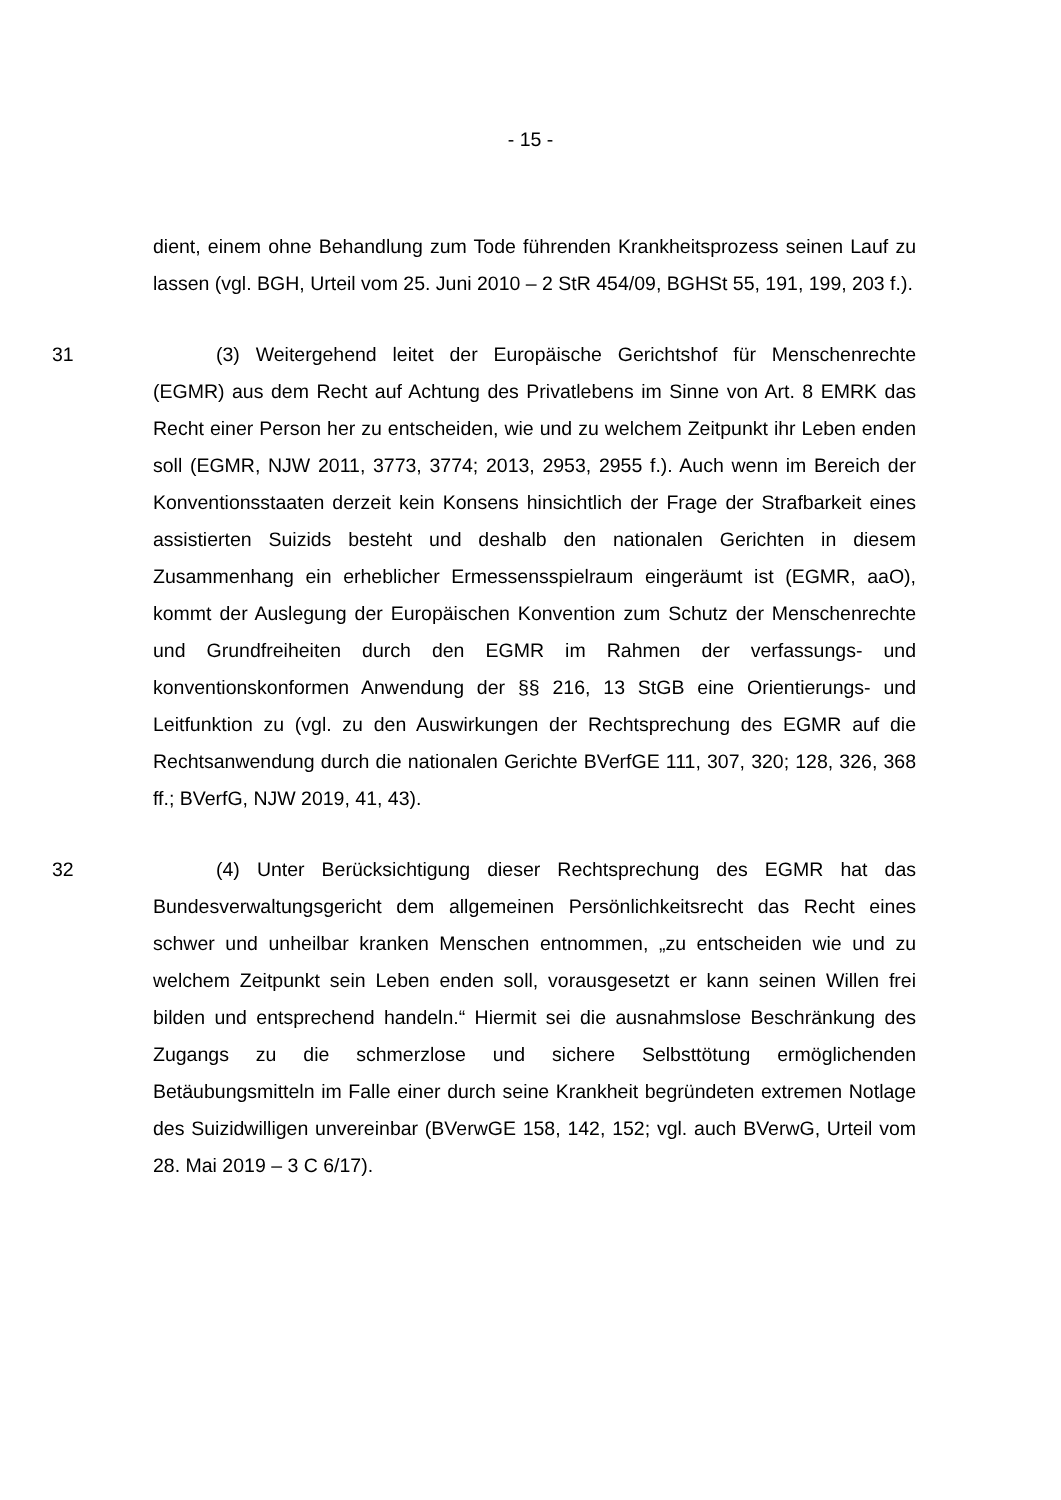- 15 -
dient, einem ohne Behandlung zum Tode führenden Krankheitsprozess seinen Lauf zu lassen (vgl. BGH, Urteil vom 25. Juni 2010 – 2 StR 454/09, BGHSt 55, 191, 199, 203 f.).
31 (3) Weitergehend leitet der Europäische Gerichtshof für Menschenrechte (EGMR) aus dem Recht auf Achtung des Privatlebens im Sinne von Art. 8 EMRK das Recht einer Person her zu entscheiden, wie und zu welchem Zeitpunkt ihr Leben enden soll (EGMR, NJW 2011, 3773, 3774; 2013, 2953, 2955 f.). Auch wenn im Bereich der Konventionsstaaten derzeit kein Konsens hinsichtlich der Frage der Strafbarkeit eines assistierten Suizids besteht und deshalb den nationalen Gerichten in diesem Zusammenhang ein erheblicher Ermessensspielraum eingeräumt ist (EGMR, aaO), kommt der Auslegung der Europäischen Konvention zum Schutz der Menschenrechte und Grundfreiheiten durch den EGMR im Rahmen der verfassungs- und konventionskonformen Anwendung der §§ 216, 13 StGB eine Orientierungs- und Leitfunktion zu (vgl. zu den Auswirkungen der Rechtsprechung des EGMR auf die Rechtsanwendung durch die nationalen Gerichte BVerfGE 111, 307, 320; 128, 326, 368 ff.; BVerfG, NJW 2019, 41, 43).
32 (4) Unter Berücksichtigung dieser Rechtsprechung des EGMR hat das Bundesverwaltungsgericht dem allgemeinen Persönlichkeitsrecht das Recht eines schwer und unheilbar kranken Menschen entnommen, „zu entscheiden wie und zu welchem Zeitpunkt sein Leben enden soll, vorausgesetzt er kann seinen Willen frei bilden und entsprechend handeln.“ Hiermit sei die ausnahmslose Beschränkung des Zugangs zu die schmerzlose und sichere Selbsttötung ermöglichenden Betäubungsmitteln im Falle einer durch seine Krankheit begründeten extremen Notlage des Suizidwilligen unvereinbar (BVerwGE 158, 142, 152; vgl. auch BVerwG, Urteil vom 28. Mai 2019 – 3 C 6/17).